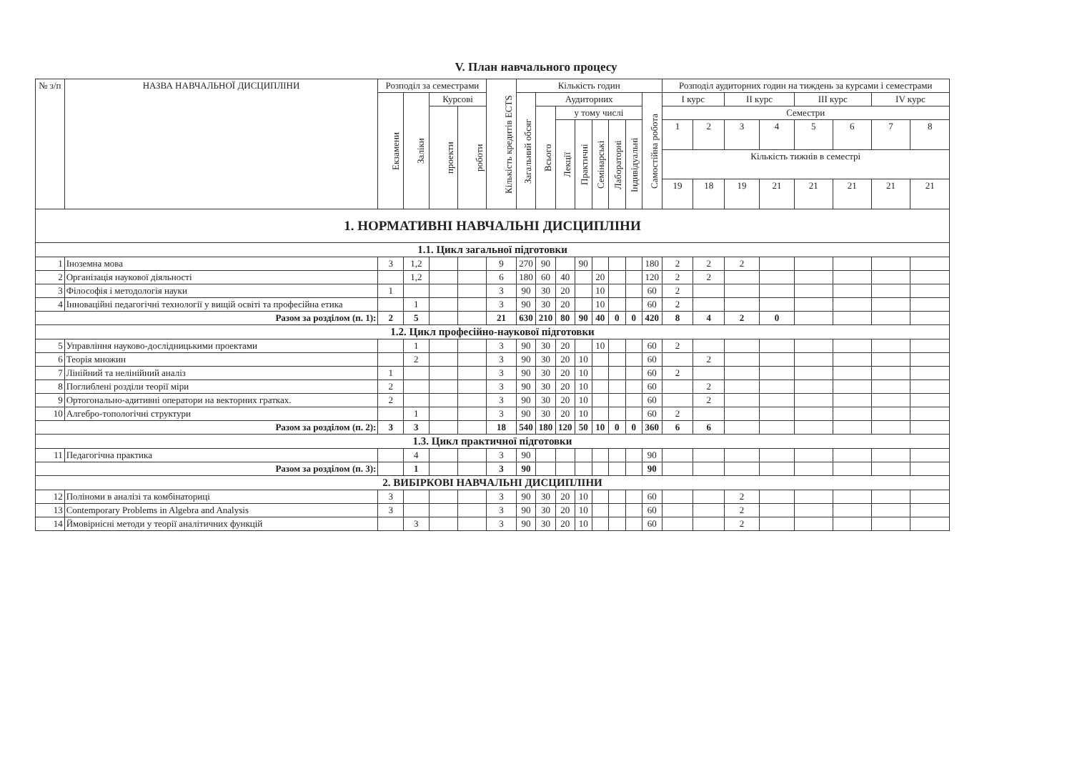V. План навчального процесу
| № з/п | НАЗВА НАВЧАЛЬНОЇ ДИСЦИПЛІНИ | Розподіл за семестрами | | | | Кількість кредитів ECTS | Кількість годин | | | | | | | | Розподіл аудиторних годин на тиждень за курсами і семестрами | | | | | | | |
| --- | --- | --- | --- | --- | --- | --- | --- | --- | --- | --- | --- | --- | --- | --- | --- | --- | --- | --- | --- | --- | --- | --- |
| | | Екзамени | Заліки | Курсові | | | Загальний обсяг | Аудиторних | | | | | | Самостійна робота | I курс | | II курс | | III курс | | IV курс | |
| | | | | проекти | роботи | | | Всього | у тому числі | | | | | | Семестри | | | | | | | |
| | | | | | | | | | Лекції | Практичні | Семінарські | Лабораторні | Індивідуальні | | 1 | 2 | 3 | 4 | 5 | 6 | 7 | 8 |
| | | | | | | | | | | | | | | | Кількість тижнів в семестрі | | | | | | | |
| | | | | | | | | | | | | | | | 19 | 18 | 19 | 21 | 21 | 21 | 21 | 21 |
| 1. НОРМАТИВНІ НАВЧАЛЬНІ ДИСЦИПЛІНИ | | | | | | | | | | | | | | | | | | | | | | |
| 1.1. Цикл загальної підготовки | | | | | | | | | | | | | | | | | | | | | | |
| 1 | Іноземна мова | 3 | 1,2 | | | 9 | 270 | 90 | | 90 | | | | 180 | 2 | 2 | 2 | | | | | |
| 2 | Організація наукової діяльності | | 1,2 | | | 6 | 180 | 60 | 40 | | 20 | | | 120 | 2 | 2 | | | | | | |
| 3 | Філософія і методологія науки | 1 | | | | 3 | 90 | 30 | 20 | | 10 | | | 60 | 2 | | | | | | | |
| 4 | Інноваційні педагогічні технології у вищій освіті та професійна етика | | 1 | | | 3 | 90 | 30 | 20 | | 10 | | | 60 | 2 | | | | | | | |
| Разом за розділом (п. 1): | | 2 | 5 | | | 21 | 630 | 210 | 80 | 90 | 40 | 0 | 0 | 420 | 8 | 4 | 2 | 0 | | | | |
| 1.2. Цикл професійно-наукової підготовки | | | | | | | | | | | | | | | | | | | | | | |
| 5 | Управління науково-дослідницькими проектами | | 1 | | | 3 | 90 | 30 | 20 | | 10 | | | 60 | 2 | | | | | | | |
| 6 | Теорія множин | | 2 | | | 3 | 90 | 30 | 20 | 10 | | | | 60 | | 2 | | | | | | |
| 7 | Лінійний та нелінійний аналіз | 1 | | | | 3 | 90 | 30 | 20 | 10 | | | | 60 | 2 | | | | | | | |
| 8 | Поглиблені розділи теорії міри | 2 | | | | 3 | 90 | 30 | 20 | 10 | | | | 60 | | 2 | | | | | | |
| 9 | Ортогонально-адитивні оператори на векторних гратках. | 2 | | | | 3 | 90 | 30 | 20 | 10 | | | | 60 | | 2 | | | | | | |
| 10 | Алгебро-топологічні структури | | 1 | | | 3 | 90 | 30 | 20 | 10 | | | | 60 | 2 | | | | | | | |
| Разом за розділом (п. 2): | | 3 | 3 | | | 18 | 540 | 180 | 120 | 50 | 10 | 0 | 0 | 360 | 6 | 6 | | | | | | |
| 1.3. Цикл практичної підготовки | | | | | | | | | | | | | | | | | | | | | | |
| 11 | Педагогічна практика | | 4 | | | 3 | 90 | | | | | | | 90 | | | | | | | | |
| Разом за розділом (п. 3): | | | 1 | | | 3 | 90 | | | | | | | 90 | | | | | | | | |
| 2. ВИБІРКОВІ НАВЧАЛЬНІ ДИСЦИПЛІНИ | | | | | | | | | | | | | | | | | | | | | | |
| 12 | Поліноми в аналізі та комбінаториці | 3 | | | | 3 | 90 | 30 | 20 | 10 | | | | 60 | | | 2 | | | | | |
| 13 | Contemporary Problems in Algebra and Analysis | 3 | | | | 3 | 90 | 30 | 20 | 10 | | | | 60 | | | 2 | | | | | |
| 14 | Ймовірнісні методи у теорії аналітичних функцій | | 3 | | | 3 | 90 | 30 | 20 | 10 | | | | 60 | | | 2 | | | | | |